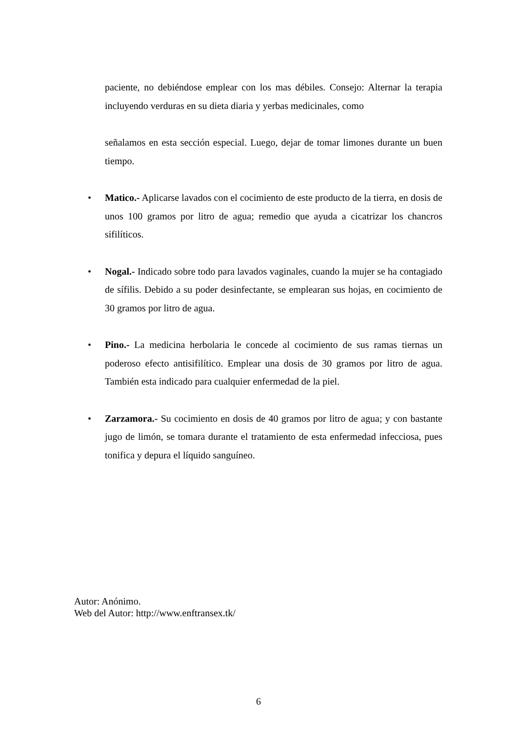paciente, no debiéndose emplear con los mas débiles. Consejo: Alternar la terapia incluyendo verduras en su dieta diaria y yerbas medicinales, como
señalamos en esta sección especial. Luego, dejar de tomar limones durante un buen tiempo.
•
Matico.- Aplicarse lavados con el cocimiento de este producto de la tierra, en dosis de unos 100 gramos por litro de agua; remedio que ayuda a cicatrizar los chancros sifilíticos.
•
Nogal.- Indicado sobre todo para lavados vaginales, cuando la mujer se ha contagiado de sífilis. Debido a su poder desinfectante, se emplearan sus hojas, en cocimiento de 30 gramos por litro de agua.
•
Pino.- La medicina herbolaria le concede al cocimiento de sus ramas tiernas un poderoso efecto antisifilítico. Emplear una dosis de 30 gramos por litro de agua. También esta indicado para cualquier enfermedad de la piel.
•
Zarzamora.- Su cocimiento en dosis de 40 gramos por litro de agua; y con bastante jugo de limón, se tomara durante el tratamiento de esta enfermedad infecciosa, pues tonifica y depura el líquido sanguíneo.
Autor: Anónimo.
Web del Autor: http://www.enftransex.tk/
6